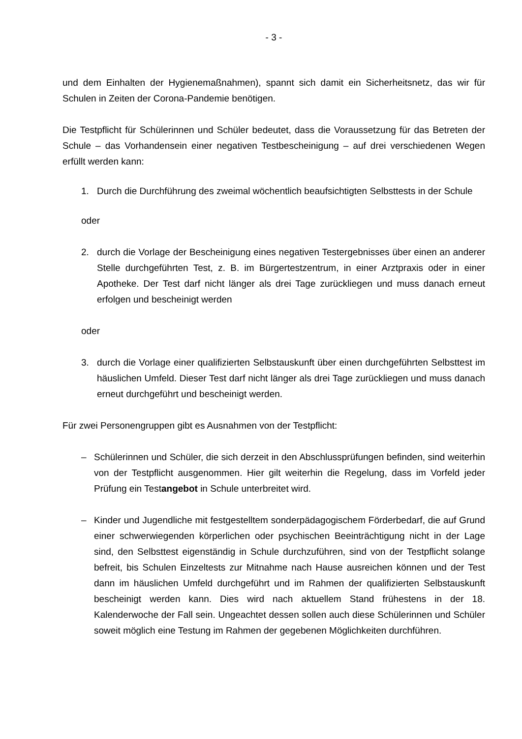- 3 -
und dem Einhalten der Hygienemaßnahmen), spannt sich damit ein Sicherheitsnetz, das wir für Schulen in Zeiten der Corona-Pandemie benötigen.
Die Testpflicht für Schülerinnen und Schüler bedeutet, dass die Voraussetzung für das Betreten der Schule – das Vorhandensein einer negativen Testbescheinigung – auf drei verschiedenen Wegen erfüllt werden kann:
1. Durch die Durchführung des zweimal wöchentlich beaufsichtigten Selbsttests in der Schule
oder
2. durch die Vorlage der Bescheinigung eines negativen Testergebnisses über einen an anderer Stelle durchgeführten Test, z. B. im Bürgertestzentrum, in einer Arztpraxis oder in einer Apotheke. Der Test darf nicht länger als drei Tage zurückliegen und muss danach erneut erfolgen und bescheinigt werden
oder
3. durch die Vorlage einer qualifizierten Selbstauskunft über einen durchgeführten Selbsttest im häuslichen Umfeld. Dieser Test darf nicht länger als drei Tage zurückliegen und muss danach erneut durchgeführt und bescheinigt werden.
Für zwei Personengruppen gibt es Ausnahmen von der Testpflicht:
– Schülerinnen und Schüler, die sich derzeit in den Abschlussprüfungen befinden, sind weiterhin von der Testpflicht ausgenommen. Hier gilt weiterhin die Regelung, dass im Vorfeld jeder Prüfung ein Testangebot in Schule unterbreitet wird.
– Kinder und Jugendliche mit festgestelltem sonderpädagogischem Förderbedarf, die auf Grund einer schwerwiegenden körperlichen oder psychischen Beeinträchtigung nicht in der Lage sind, den Selbsttest eigenständig in Schule durchzuführen, sind von der Testpflicht solange befreit, bis Schulen Einzeltests zur Mitnahme nach Hause ausreichen können und der Test dann im häuslichen Umfeld durchgeführt und im Rahmen der qualifizierten Selbstauskunft bescheinigt werden kann. Dies wird nach aktuellem Stand frühestens in der 18. Kalenderwoche der Fall sein. Ungeachtet dessen sollen auch diese Schülerinnen und Schüler soweit möglich eine Testung im Rahmen der gegebenen Möglichkeiten durchführen.